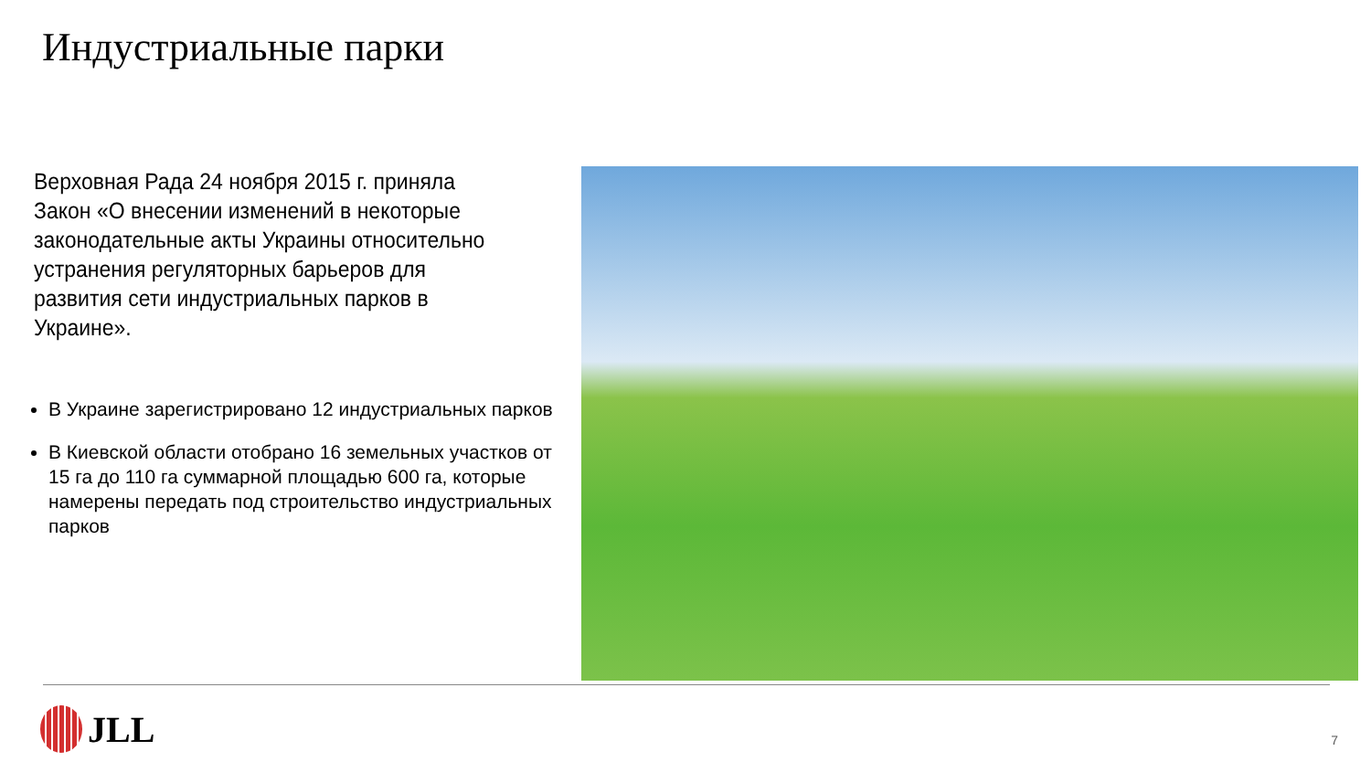Индустриальные парки
Верховная Рада 24 ноября 2015 г. приняла Закон «О внесении изменений в некоторые законодательные акты Украины относительно устранения регуляторных барьеров для развития сети индустриальных парков в Украине».
В Украине зарегистрировано 12 индустриальных парков
В Киевской области отобрано 16 земельных участков от 15 га до 110 га суммарной площадью 600 га, которые намерены передать под строительство индустриальных парков
JLL 7